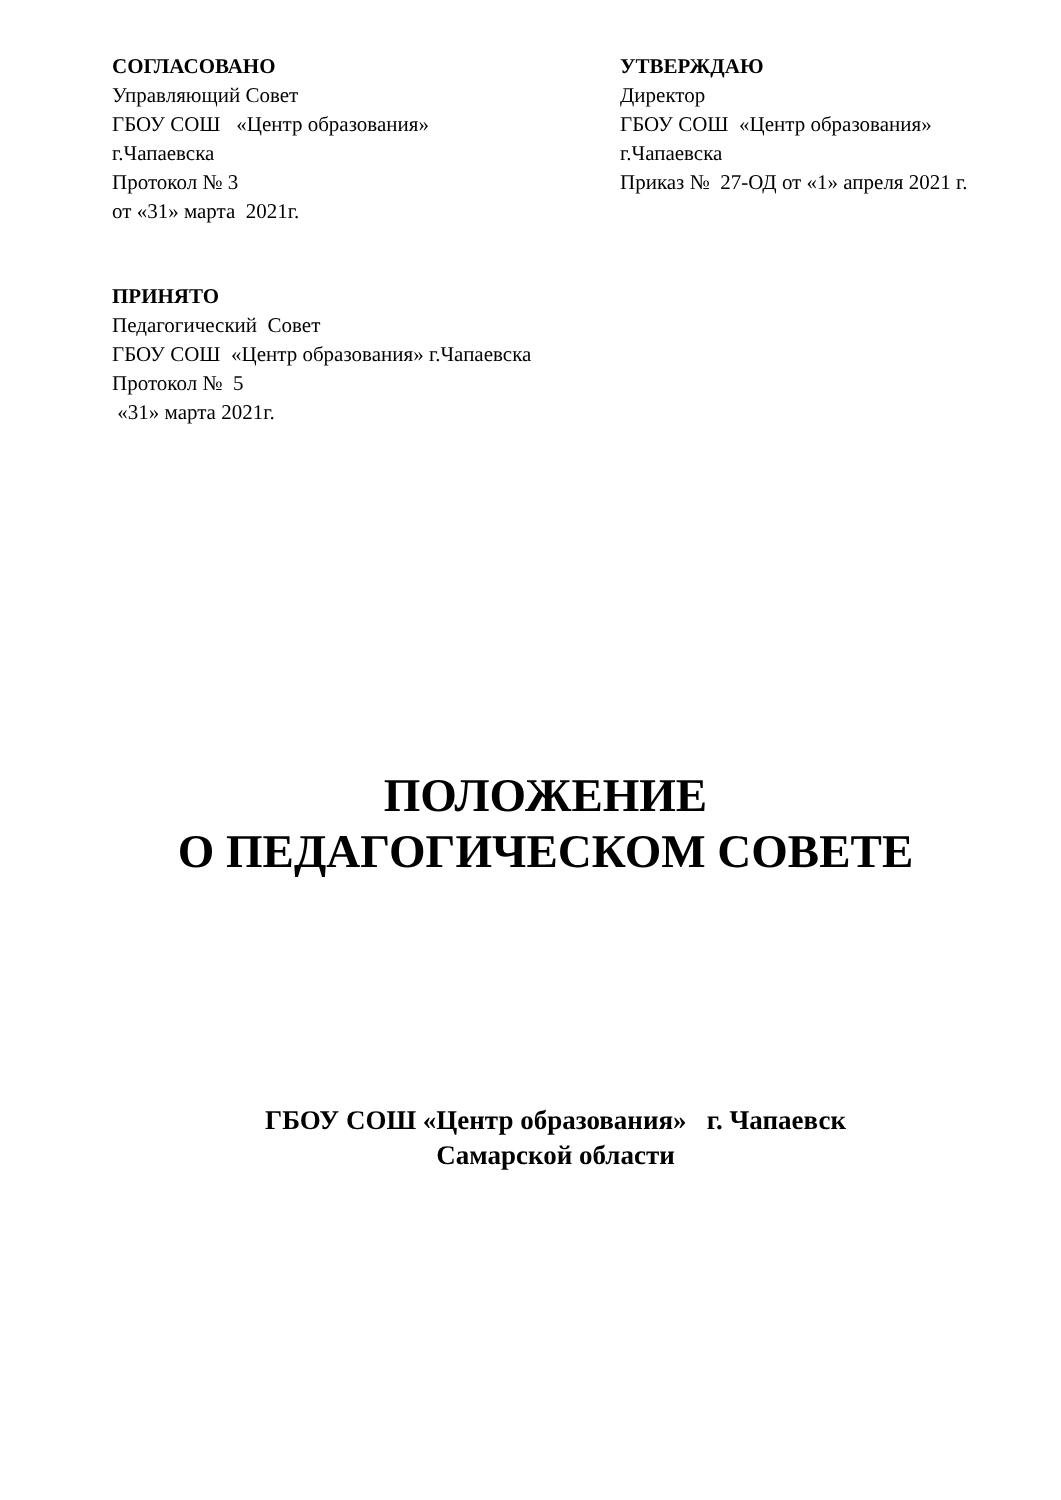СОГЛАСОВАНО
Управляющий Совет
ГБОУ СОШ «Центр образования»
г.Чапаевска
Протокол № 3
от «31» марта 2021г.
УТВЕРЖДАЮ
Директор
ГБОУ СОШ «Центр образования»
г.Чапаевска
Приказ № 27-ОД от «1» апреля 2021 г.
ПРИНЯТО
Педагогический Совет
ГБОУ СОШ «Центр образования» г.Чапаевска
Протокол № 5
«31» марта 2021г.
ПОЛОЖЕНИЕ
О ПЕДАГОГИЧЕСКОМ СОВЕТЕ
ГБОУ СОШ «Центр образования» г. Чапаевск
Самарской области